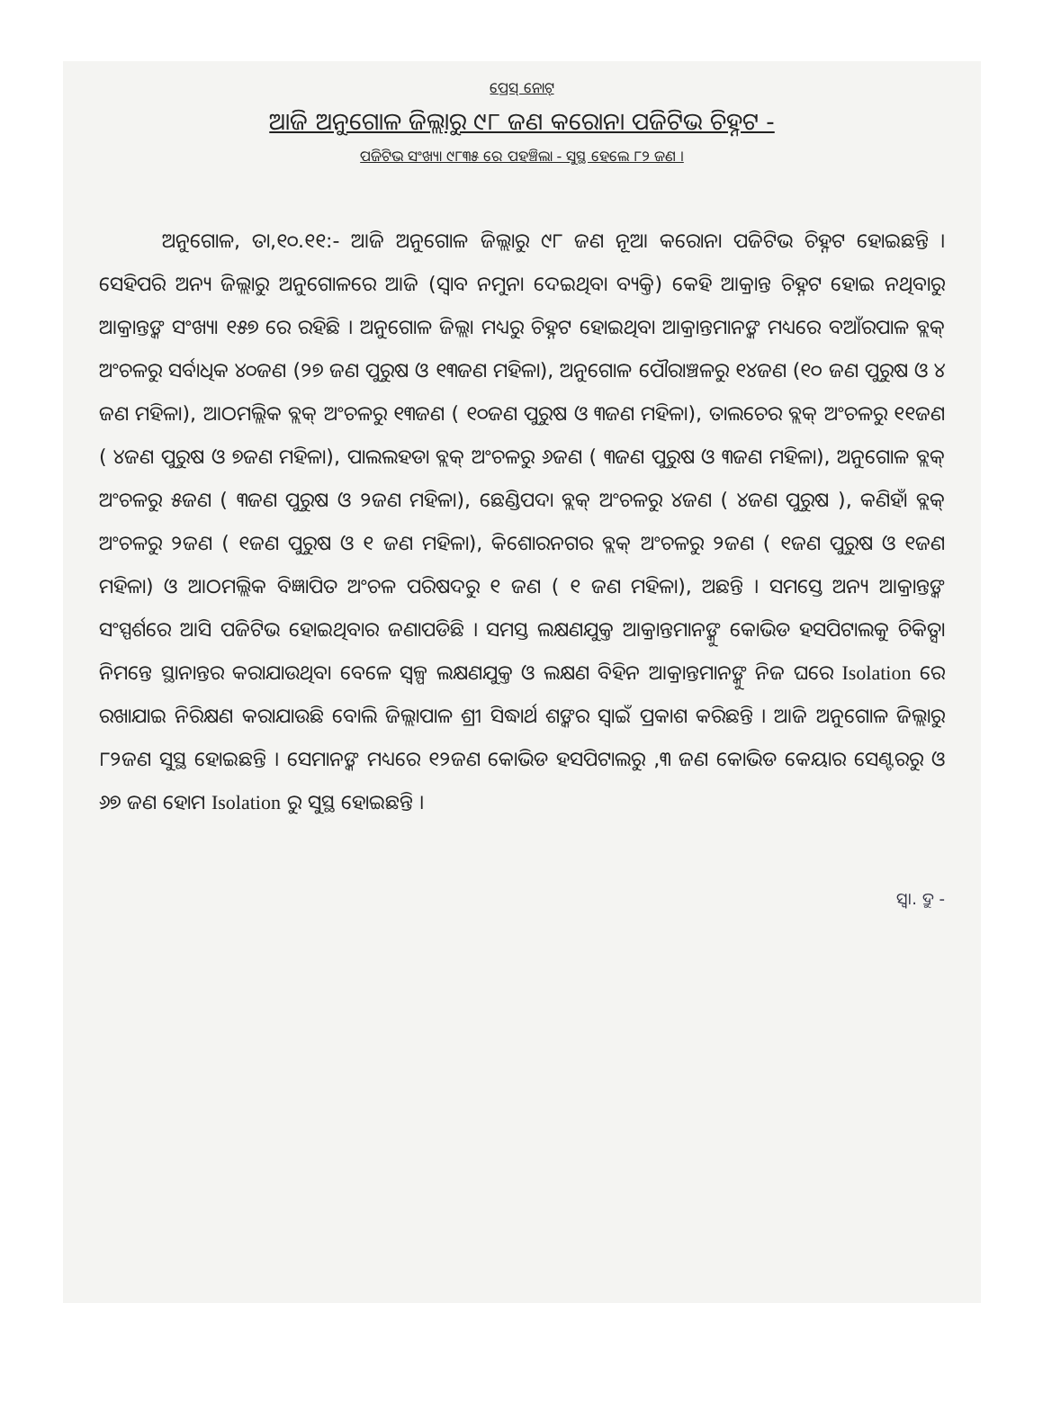ପ୍ରେସ୍ ନୋଟ୍
ଆଜି ଅନୁଗୋଳ ଜିଲ୍ଲାରୁ ୯୮ ଜଣ କରୋନା ପଜିଟିଭ ଚିହ୍ନଟ -
ପଜିଟିଭ ସଂଖ୍ୟା ୯୮୩୫ ରେ ପହଞ୍ଚିଲା - ସୁସ୍ଥ ହେଲେ ୮୨ ଜଣ ।
ଅନୁଗୋଳ, ତା,୧୦.୧୧:- ଆଜି ଅନୁଗୋଳ ଜିଲ୍ଲାରୁ ୯୮ ଜଣ ନୂଆ କରୋନା ପଜିଟିଭ ଚିହ୍ନଟ ହୋଇଛନ୍ତି । ସେହିପରି ଅନ୍ୟ ଜିଲ୍ଲାରୁ ଅନୁଗୋଳରେ ଆଜି (ସ୍ୱାବ ନମୁନା ଦେଇଥିବା ବ୍ୟକ୍ତି) କେହି ଆକ୍ରାନ୍ତ ଚିହ୍ନଟ ହୋଇ ନଥିବାରୁ ଆକ୍ରାନ୍ତଙ୍କ ସଂଖ୍ୟା ୧୫୭ ରେ ରହିଛି । ଅନୁଗୋଳ ଜିଲ୍ଲା ମଧ୍ୟରୁ ଚିହ୍ନଟ ହୋଇଥିବା ଆକ୍ରାନ୍ତମାନଙ୍କ ମଧ୍ୟରେ ବଆଁରପାଳ ବ୍ଲକ୍ ଅଂଚଳରୁ ସର୍ବାଧିକ ୪୦ଜଣ (୨୭ ଜଣ ପୁରୁଷ ଓ ୧୩ଜଣ ମହିଳା), ଅନୁଗୋଳ ପୌରାଞ୍ଚଳରୁ ୧୪ଜଣ (୧୦ ଜଣ ପୁରୁଷ ଓ ୪ ଜଣ ମହିଳା), ଆଠମଲ୍ଲିକ ବ୍ଲକ୍ ଅଂଚଳରୁ ୧୩ଜଣ ( ୧୦ଜଣ ପୁରୁଷ ଓ ୩ଜଣ ମହିଳା), ତାଲଚେର ବ୍ଲକ୍ ଅଂଚଳରୁ ୧୧ଜଣ ( ୪ଜଣ ପୁରୁଷ ଓ ୭ଜଣ ମହିଳା), ପାଲଲହଡା ବ୍ଲକ୍ ଅଂଚଳରୁ ୬ଜଣ ( ୩ଜଣ ପୁରୁଷ ଓ ୩ଜଣ ମହିଳା), ଅନୁଗୋଳ ବ୍ଲକ୍ ଅଂଚଳରୁ ୫ଜଣ ( ୩ଜଣ ପୁରୁଷ ଓ ୨ଜଣ ମହିଳା), ଛେଣ୍ଡିପଦା ବ୍ଲକ୍ ଅଂଚଳରୁ ୪ଜଣ ( ୪ଜଣ ପୁରୁଷ ), କଣିହାଁ ବ୍ଲକ୍ ଅଂଚଳରୁ ୨ଜଣ ( ୧ଜଣ ପୁରୁଷ ଓ ୧ ଜଣ ମହିଳା), କିଶୋରନଗର ବ୍ଲକ୍ ଅଂଚଳରୁ ୨ଜଣ ( ୧ଜଣ ପୁରୁଷ ଓ ୧ଜଣ ମହିଳା) ଓ ଆଠମଲ୍ଲିକ ବିଜ୍ଞାପିତ ଅଂଚଳ ପରିଷଦରୁ ୧ ଜଣ ( ୧ ଜଣ ମହିଳା), ଅଛନ୍ତି । ସମସ୍ତେ ଅନ୍ୟ ଆକ୍ରାନ୍ତଙ୍କ ସଂସ୍ପର୍ଶରେ ଆସି ପଜିଟିଭ ହୋଇଥିବାର ଜଣାପଡିଛି । ସମସ୍ତ ଲକ୍ଷଣଯୁକ୍ତ ଆକ୍ରାନ୍ତମାନଙ୍କୁ କୋଭିଡ ହସପିଟାଲକୁ ଚିକିତ୍ସା ନିମନ୍ତେ ସ୍ଥାନାନ୍ତର କରାଯାଉଥିବା ବେଳେ ସ୍ୱଳ୍ପ ଲକ୍ଷଣଯୁକ୍ତ ଓ ଲକ୍ଷଣ ବିହିନ ଆକ୍ରାନ୍ତମାନଙ୍କୁ ନିଜ ଘରେ Isolation ରେ ରଖାଯାଇ ନିରିକ୍ଷଣ କରାଯାଉଛି ବୋଲି ଜିଲ୍ଲାପାଳ ଶ୍ରୀ ସିଦ୍ଧାର୍ଥ ଶଙ୍କର ସ୍ୱାଇଁ ପ୍ରକାଶ କରିଛନ୍ତି । ଆଜି ଅନୁଗୋଳ ଜିଲ୍ଲାରୁ ୮୨ଜଣ ସୁସ୍ଥ ହୋଇଛନ୍ତି । ସେମାନଙ୍କ ମଧ୍ୟରେ ୧୨ଜଣ କୋଭିଡ ହସପିଟାଲରୁ ,୩ ଜଣ କୋଭିଡ କେୟାର ସେଣ୍ଟରରୁ ଓ ୬୭ ଜଣ ହୋମ Isolation ରୁ ସୁସ୍ଥ ହୋଇଛନ୍ତି ।
ସ୍ୱା. ଦ୍ରୁ -